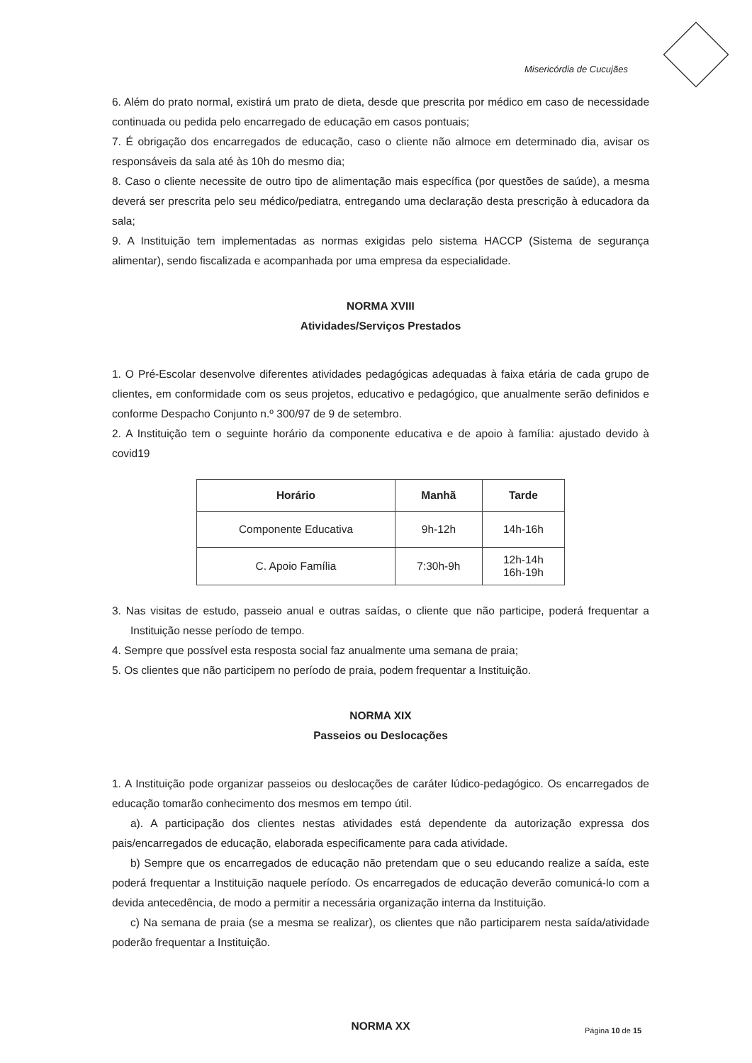Misericórdia de Cucujães
6. Além do prato normal, existirá um prato de dieta, desde que prescrita por médico em caso de necessidade continuada ou pedida pelo encarregado de educação em casos pontuais;
7. É obrigação dos encarregados de educação, caso o cliente não almoce em determinado dia, avisar os responsáveis da sala até às 10h do mesmo dia;
8. Caso o cliente necessite de outro tipo de alimentação mais específica (por questões de saúde), a mesma deverá ser prescrita pelo seu médico/pediatra, entregando uma declaração desta prescrição à educadora da sala;
9. A Instituição tem implementadas as normas exigidas pelo sistema HACCP (Sistema de segurança alimentar), sendo fiscalizada e acompanhada por uma empresa da especialidade.
NORMA XVIII
Atividades/Serviços Prestados
1. O Pré-Escolar desenvolve diferentes atividades pedagógicas adequadas à faixa etária de cada grupo de clientes, em conformidade com os seus projetos, educativo e pedagógico, que anualmente serão definidos e conforme Despacho Conjunto n.º 300/97 de 9 de setembro.
2. A Instituição tem o seguinte horário da componente educativa e de apoio à família: ajustado devido à covid19
| Horário | Manhã | Tarde |
| --- | --- | --- |
| Componente Educativa | 9h-12h | 14h-16h |
| C. Apoio Família | 7:30h-9h | 12h-14h 16h-19h |
3. Nas visitas de estudo, passeio anual e outras saídas, o cliente que não participe, poderá frequentar a Instituição nesse período de tempo.
4. Sempre que possível esta resposta social faz anualmente uma semana de praia;
5. Os clientes que não participem no período de praia, podem frequentar a Instituição.
NORMA XIX
Passeios ou Deslocações
1. A Instituição pode organizar passeios ou deslocações de caráter lúdico-pedagógico. Os encarregados de educação tomarão conhecimento dos mesmos em tempo útil.
a). A participação dos clientes nestas atividades está dependente da autorização expressa dos pais/encarregados de educação, elaborada especificamente para cada atividade.
b) Sempre que os encarregados de educação não pretendam que o seu educando realize a saída, este poderá frequentar a Instituição naquele período. Os encarregados de educação deverão comunicá-lo com a devida antecedência, de modo a permitir a necessária organização interna da Instituição.
c) Na semana de praia (se a mesma se realizar), os clientes que não participarem nesta saída/atividade poderão frequentar a Instituição.
NORMA XX
Página 10 de 15